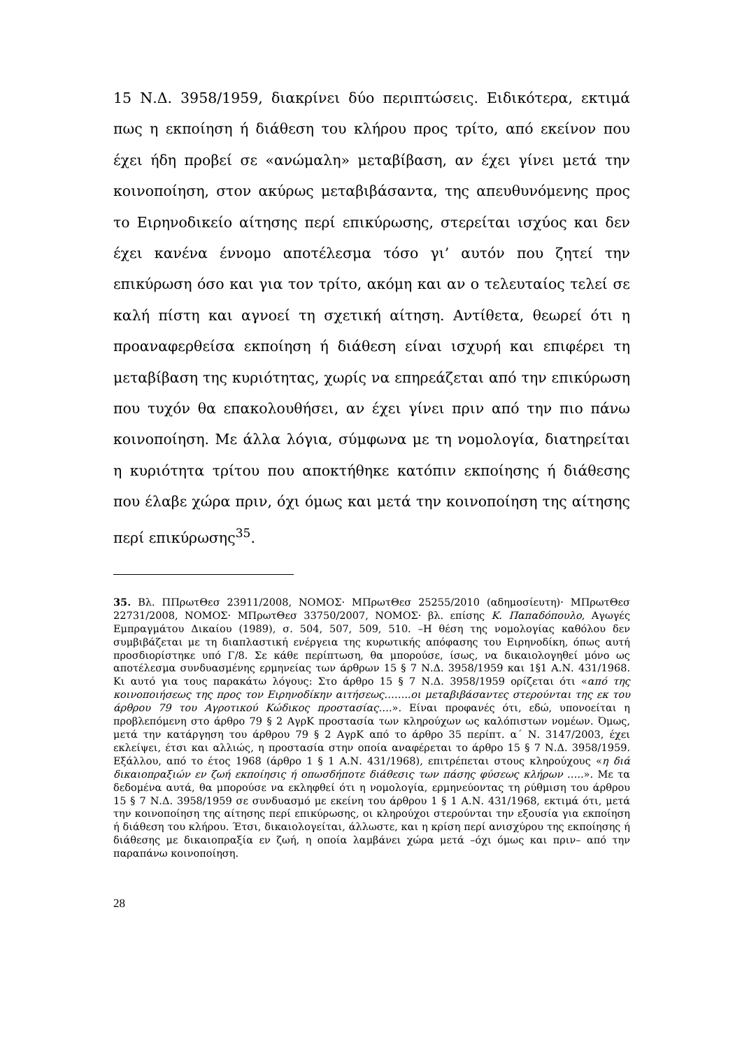15 Ν.Δ. 3958/1959, διακρίνει δύο περιπτώσεις. Ειδικότερα, εκτιμά πως η εκποίηση ή διάθεση του κλήρου προς τρίτο, από εκείνον που έχει ήδη προβεί σε «ανώμαλη» μεταβίβαση, αν έχει γίνει μετά την κοινοποίηση, στον ακύρως μεταβιβάσαντα, της απευθυνόμενης προς το Ειρηνοδικείο αίτησης περί επικύρωσης, στερείται ισχύος και δεν έχει κανένα έννομο αποτέλεσμα τόσο γι’ αυτόν που ζητεί την επικύρωση όσο και για τον τρίτο, ακόμη και αν ο τελευταίος τελεί σε καλή πίστη και αγνοεί τη σχετική αίτηση. Αντίθετα, θεωρεί ότι η προαναφερθείσα εκποίηση ή διάθεση είναι ισχυρή και επιφέρει τη μεταβίβαση της κυριότητας, χωρίς να επηρεάζεται από την επικύρωση που τυχόν θα επακολουθήσει, αν έχει γίνει πριν από την πιο πάνω κοινοποίηση. Με άλλα λόγια, σύμφωνα με τη νομολογία, διατηρείται η κυριότητα τρίτου που αποκτήθηκε κατόπιν εκποίησης ή διάθεσης που έλαβε χώρα πριν, όχι όμως και μετά την κοινοποίηση της αίτησης περί επικύρωσης<sup>35</sup>.
35. Βλ. ΠΠρωτΘεσ 23911/2008, ΝΟΜΟΣ· ΜΠρωτΘεσ 25255/2010 (αδημοσίευτη)· ΜΠρωτΘεσ 22731/2008, ΝΟΜΟΣ· ΜΠρωτΘεσ 33750/2007, ΝΟΜΟΣ· βλ. επίσης Κ. Παπαδόπουλο, Αγωγές Εμπραγμάτου Δικαίου (1989), σ. 504, 507, 509, 510. –Η θέση της νομολογίας καθόλου δεν συμβιβάζεται με τη διαπλαστική ενέργεια της κυρωτικής απόφασης του Ειρηνοδίκη, όπως αυτή προσδιορίστηκε υπό Γ/8. Σε κάθε περίπτωση, θα μπορούσε, ίσως, να δικαιολογηθεί μόνο ως αποτέλεσμα συνδυασμένης ερμηνείας των άρθρων 15 § 7 Ν.Δ. 3958/1959 και 1§1 Α.Ν. 431/1968. Κι αυτό για τους παρακάτω λόγους: Στο άρθρο 15 § 7 Ν.Δ. 3958/1959 ορίζεται ότι «από της κοινοποιήσεως της προς τον Ειρηνοδίκην αιτήσεως……..οι μεταβιβάσαντες στερούνται της εκ του άρθρου 79 του Αγροτικού Κώδικος προστασίας….». Είναι προφανές ότι, εδώ, υπονοείται η προβλεπόμενη στο άρθρο 79 § 2 ΑγρΚ προστασία των κληρούχων ως καλόπιστων νομέων. Όμως, μετά την κατάργηση του άρθρου 79 § 2 ΑγρΚ από το άρθρο 35 περίπτ. α΄ Ν. 3147/2003, έχει εκλείψει, έτσι και αλλιώς, η προστασία στην οποία αναφέρεται το άρθρο 15 § 7 Ν.Δ. 3958/1959. Εξάλλου, από το έτος 1968 (άρθρο 1 § 1 Α.Ν. 431/1968), επιτρέπεται στους κληρούχους «η διά δικαιοπραξιών εν ζωή εκποίησις ή οπωσδήποτε διάθεσις των πάσης φύσεως κλήρων …..». Με τα δεδομένα αυτά, θα μπορούσε να εκληφθεί ότι η νομολογία, ερμηνεύοντας τη ρύθμιση του άρθρου 15 § 7 Ν.Δ. 3958/1959 σε συνδυασμό με εκείνη του άρθρου 1 § 1 Α.Ν. 431/1968, εκτιμά ότι, μετά την κοινοποίηση της αίτησης περί επικύρωσης, οι κληρούχοι στερούνται την εξουσία για εκποίηση ή διάθεση του κλήρου. Έτσι, δικαιολογείται, άλλωστε, και η κρίση περί ανισχύρου της εκποίησης ή διάθεσης με δικαιοπραξία εν ζωή, η οποία λαμβάνει χώρα μετά –όχι όμως και πριν– από την παραπάνω κοινοποίηση.
28